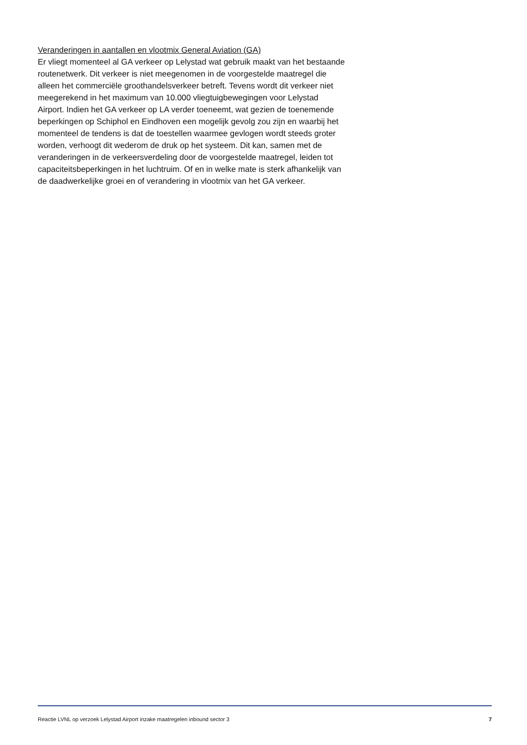Veranderingen in aantallen en vlootmix General Aviation (GA)
Er vliegt momenteel al GA verkeer op Lelystad wat gebruik maakt van het bestaande routenetwerk. Dit verkeer is niet meegenomen in de voorgestelde maatregel die alleen het commerciële groothandelsverkeer betreft. Tevens wordt dit verkeer niet meegerekend in het maximum van 10.000 vliegtuigbewegingen voor Lelystad Airport. Indien het GA verkeer op LA verder toeneemt, wat gezien de toenemende beperkingen op Schiphol en Eindhoven een mogelijk gevolg zou zijn en waarbij het momenteel de tendens is dat de toestellen waarmee gevlogen wordt steeds groter worden, verhoogt dit wederom de druk op het systeem. Dit kan, samen met de veranderingen in de verkeersverdeling door de voorgestelde maatregel, leiden tot capaciteitsbeperkingen in het luchtruim. Of en in welke mate is sterk afhankelijk van de daadwerkelijke groei en of verandering in vlootmix van het GA verkeer.
Reactie LVNL op verzoek Lelystad Airport inzake maatregelen inbound sector 3 7